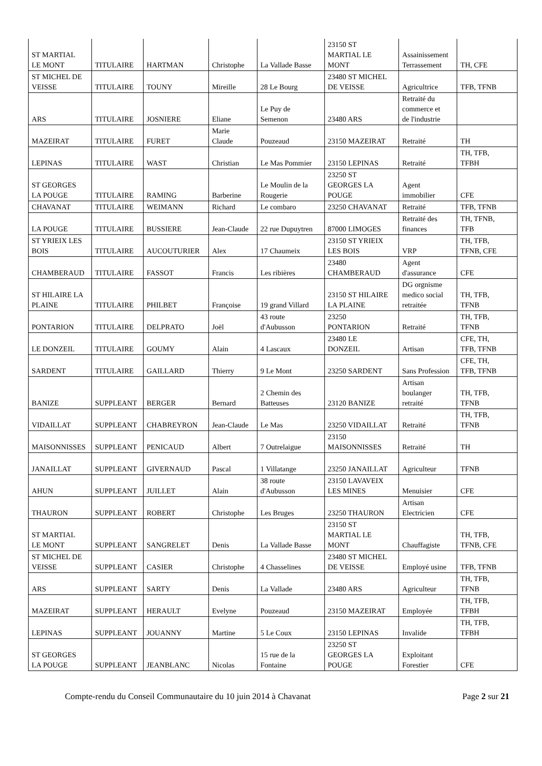| ST MARTIAL LE MONT | TITULAIRE | HARTMAN | Christophe | La Vallade Basse | 23150 ST MARTIAL LE MONT | Assainissement Terrassement | TH, CFE |
| ST MICHEL DE VEISSE | TITULAIRE | TOUNY | Mireille | 28 Le Bourg | 23480 ST MICHEL DE VEISSE | Agricultrice | TFB, TFNB |
| ARS | TITULAIRE | JOSNIERE | Eliane | Le Puy de Semenon | 23480 ARS | Retraité du commerce et de l'industrie | |
| MAZEIRAT | TITULAIRE | FURET | Marie Claude | Pouzeaud | 23150 MAZEIRAT | Retraité | TH |
| LEPINAS | TITULAIRE | WAST | Christian | Le Mas Pommier | 23150 LEPINAS | Retraité | TH, TFB, TFBH |
| ST GEORGES LA POUGE | TITULAIRE | RAMING | Barberine | Le Moulin de la Rougerie | 23250 ST GEORGES LA POUGE | Agent immobilier | CFE |
| CHAVANAT | TITULAIRE | WEIMANN | Richard | Le combaro | 23250 CHAVANAT | Retraité | TFB, TFNB |
| LA POUGE | TITULAIRE | BUSSIERE | Jean-Claude | 22 rue Dupuytren | 87000 LIMOGES | Retraité des finances | TH, TFNB, TFB |
| ST YRIEIX LES BOIS | TITULAIRE | AUCOUTURIER | Alex | 17 Chaumeix | 23150 ST YRIEIX LES BOIS | VRP | TH, TFB, TFNB, CFE |
| CHAMBERAUD | TITULAIRE | FASSOT | Francis | Les ribières | 23480 CHAMBERAUD | Agent d'assurance | CFE |
| ST HILAIRE LA PLAINE | TITULAIRE | PHILBET | Françoise | 19 grand Villard | 23150 ST HILAIRE LA PLAINE | DG orgnisme medico social retraitée | TH, TFB, TFNB |
| PONTARION | TITULAIRE | DELPRATO | Joël | 43 route d'Aubusson | 23250 PONTARION | Retraité | TH, TFB, TFNB |
| LE DONZEIL | TITULAIRE | GOUMY | Alain | 4 Lascaux | 23480 LE DONZEIL | Artisan | CFE, TH, TFB, TFNB |
| SARDENT | TITULAIRE | GAILLARD | Thierry | 9 Le Mont | 23250 SARDENT | Sans Profession | CFE, TH, TFB, TFNB |
| BANIZE | SUPPLEANT | BERGER | Bernard | 2 Chemin des Batteuses | 23120 BANIZE | Artisan boulanger retraité | TH, TFB, TFNB |
| VIDAILLAT | SUPPLEANT | CHABREYRON | Jean-Claude | Le Mas | 23250 VIDAILLAT | Retraité | TH, TFB, TFNB |
| MAISONNISSES | SUPPLEANT | PENICAUD | Albert | 7 Outrelaigue | 23150 MAISONNISSES | Retraité | TH |
| JANAILLAT | SUPPLEANT | GIVERNAUD | Pascal | 1 Villatange | 23250 JANAILLAT | Agriculteur | TFNB |
| AHUN | SUPPLEANT | JUILLET | Alain | 38 route d'Aubusson | 23150 LAVAVEIX LES MINES | Menuisier | CFE |
| THAURON | SUPPLEANT | ROBERT | Christophe | Les Bruges | 23250 THAURON | Artisan Electricien | CFE |
| ST MARTIAL LE MONT | SUPPLEANT | SANGRELET | Denis | La Vallade Basse | 23150 ST MARTIAL LE MONT | Chauffagiste | TH, TFB, TFNB, CFE |
| ST MICHEL DE VEISSE | SUPPLEANT | CASIER | Christophe | 4 Chasselines | 23480 ST MICHEL DE VEISSE | Employé usine | TFB, TFNB |
| ARS | SUPPLEANT | SARTY | Denis | La Vallade | 23480 ARS | Agriculteur | TH, TFB, TFNB |
| MAZEIRAT | SUPPLEANT | HERAULT | Evelyne | Pouzeaud | 23150 MAZEIRAT | Employée | TH, TFB, TFBH |
| LEPINAS | SUPPLEANT | JOUANNY | Martine | 5 Le Coux | 23150 LEPINAS | Invalide | TH, TFB, TFBH |
| ST GEORGES LA POUGE | SUPPLEANT | JEANBLANC | Nicolas | 15 rue de la Fontaine | 23250 ST GEORGES LA POUGE | Exploitant Forestier | CFE |
Compte-rendu du Conseil Communautaire du 10 juin 2014 à Chavanat Page 2 sur 21